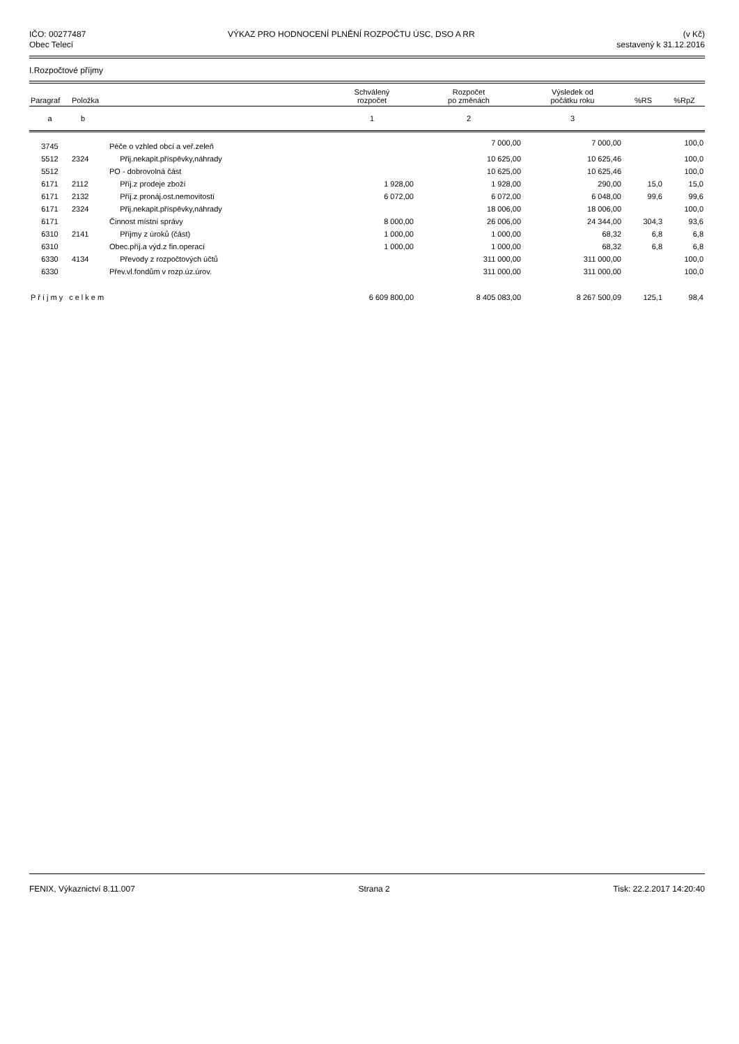IČO: 00277487
Obec Telecí
VÝKAZ PRO HODNOCENÍ PLNĚNÍ ROZPOČTU ÚSC, DSO A RR
(v Kč)
sestavený k 31.12.2016
I.Rozpočtové příjmy
| Paragraf | Položka | | Schválený rozpočet | Rozpočet po změnách | Výsledek od počátku roku | %RS | %RpZ |
| --- | --- | --- | --- | --- | --- | --- | --- |
| a | b | | 1 | 2 | 3 | | |
| 3745 | | Péče o vzhled obcí a veř.zeleň | | 7 000,00 | 7 000,00 | | 100,0 |
| 5512 | 2324 | Přij.nekapit.příspěvky,náhrady | | 10 625,00 | 10 625,46 | | 100,0 |
| 5512 | | PO - dobrovolná část | | 10 625,00 | 10 625,46 | | 100,0 |
| 6171 | 2112 | Příj.z prodeje zboží | 1 928,00 | 1 928,00 | 290,00 | 15,0 | 15,0 |
| 6171 | 2132 | Příj.z pronáj.ost.nemovitostí | 6 072,00 | 6 072,00 | 6 048,00 | 99,6 | 99,6 |
| 6171 | 2324 | Přij.nekapit.příspěvky,náhrady | | 18 006,00 | 18 006,00 | | 100,0 |
| 6171 | | Činnost místní správy | 8 000,00 | 26 006,00 | 24 344,00 | 304,3 | 93,6 |
| 6310 | 2141 | Příjmy z úroků (část) | 1 000,00 | 1 000,00 | 68,32 | 6,8 | 6,8 |
| 6310 | | Obec.příj.a výd.z fin.operací | 1 000,00 | 1 000,00 | 68,32 | 6,8 | 6,8 |
| 6330 | 4134 | Převody z rozpočtových účtů | | 311 000,00 | 311 000,00 | | 100,0 |
| 6330 | | Přev.vl.fondům v rozp.úz.úrov. | | 311 000,00 | 311 000,00 | | 100,0 |
| Příjmy celkem | | | 6 609 800,00 | 8 405 083,00 | 8 267 500,09 | 125,1 | 98,4 |
FENIX, Výkaznictví 8.11.007 Strana 2 Tisk: 22.2.2017 14:20:40